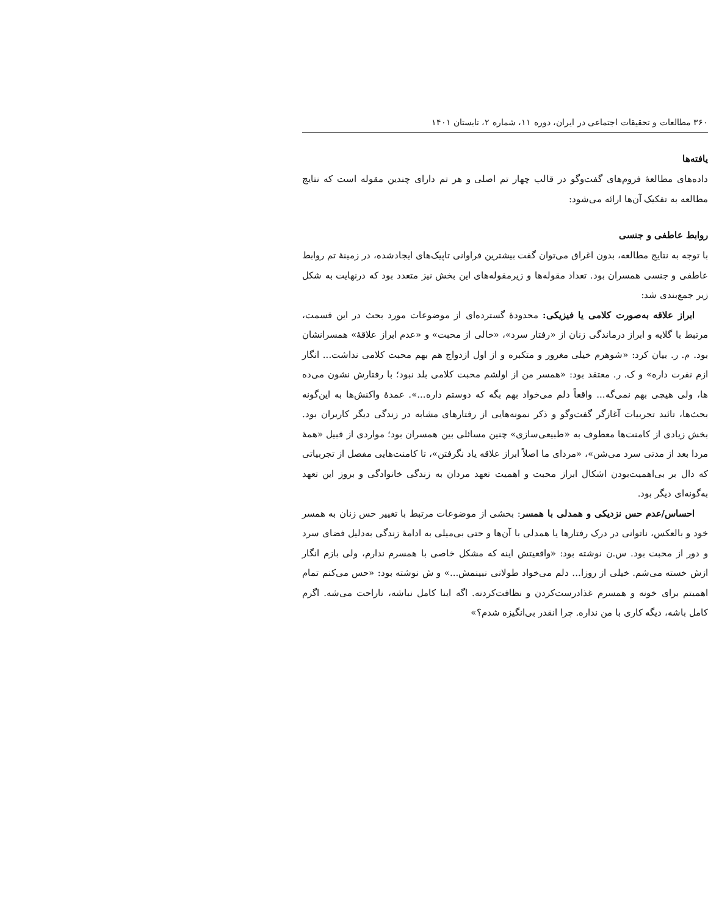۳۶۰ مطالعات و تحقیقات اجتماعی در ایران، دوره ۱۱، شماره ۲، تابستان ۱۴۰۱
یافته‌ها
داده‌های مطالعهٔ فروم‌های گفت‌وگو در قالب چهار تم اصلی و هر تم دارای چندین مقوله است که نتایج مطالعه به تفکیک آن‌ها ارائه می‌شود:
روابط عاطفی و جنسی
با توجه به نتایج مطالعه، بدون اغراق می‌توان گفت بیشترین فراوانی تاپیک‌های ایجادشده، در زمینهٔ تم روابط عاطفی و جنسی همسران بود. تعداد مقوله‌ها و زیرمقوله‌های این بخش نیز متعدد بود که درنهایت به شکل زیر جمع‌بندی شد:
ابراز علاقه به‌صورت کلامی یا فیزیکی: محدودهٔ گسترده‌ای از موضوعات مورد بحث در این قسمت، مرتبط با گلایه و ابراز درماندگی زنان از «رفتار سرد»، «خالی از محبت» و «عدم ابراز علاقهٔ» همسرانشان بود. م. ر. بیان کرد: «شوهرم خیلی مغرور و متکبره و از اول ازدواج هم بهم محبت کلامی نداشت... انگار ازم نفرت داره» و ک. ر. معتقد بود: «همسر من از اولشم محبت کلامی بلد نبود؛ با رفتارش نشون می‌ده ها، ولی هیچی بهم نمی‌گه... واقعاً دلم می‌خواد بهم بگه که دوستم داره...». عمدهٔ واکنش‌ها به این‌گونه بحث‌ها، تائید تجربیات آغازگر گفت‌وگو و ذکر نمونه‌هایی از رفتارهای مشابه در زندگی دیگر کاربران بود. بخش زیادی از کامنت‌ها معطوف به «طبیعی‌سازی» چنین مسائلی بین همسران بود؛ مواردی از قبیل «همهٔ مردا بعد از مدتی سرد می‌شن»، «مردای ما اصلاً ابراز علاقه یاد نگرفتن»، تا کامنت‌هایی مفصل از تجربیاتی که دال بر بی‌اهمیت‌بودن اشکال ابراز محبت و اهمیت تعهد مردان به زندگی خانوادگی و بروز این تعهد به‌گونه‌ای دیگر بود.
احساس/عدم حس نزدیکی و همدلی با همسر: بخشی از موضوعات مرتبط با تغییر حس زنان به همسر خود و بالعکس، ناتوانی در درک رفتارها یا همدلی با آن‌ها و حتی بی‌میلی به ادامهٔ زندگی به‌دلیل فضای سرد و دور از محبت بود. س.ن نوشته بود: «واقعیتش اینه که مشکل خاصی با همسرم ندارم، ولی بازم انگار ازش خسته می‌شم. خیلی از روزا... دلم می‌خواد طولانی نبینمش...» و ش نوشته بود: «حس می‌کنم تمام اهمیتم برای خونه و همسرم غذادرست‌کردن و نظافت‌کردنه. اگه اینا کامل نباشه، ناراحت می‌شه. اگرم کامل باشه، دیگه کاری با من نداره. چرا انقدر بی‌انگیزه شدم؟»